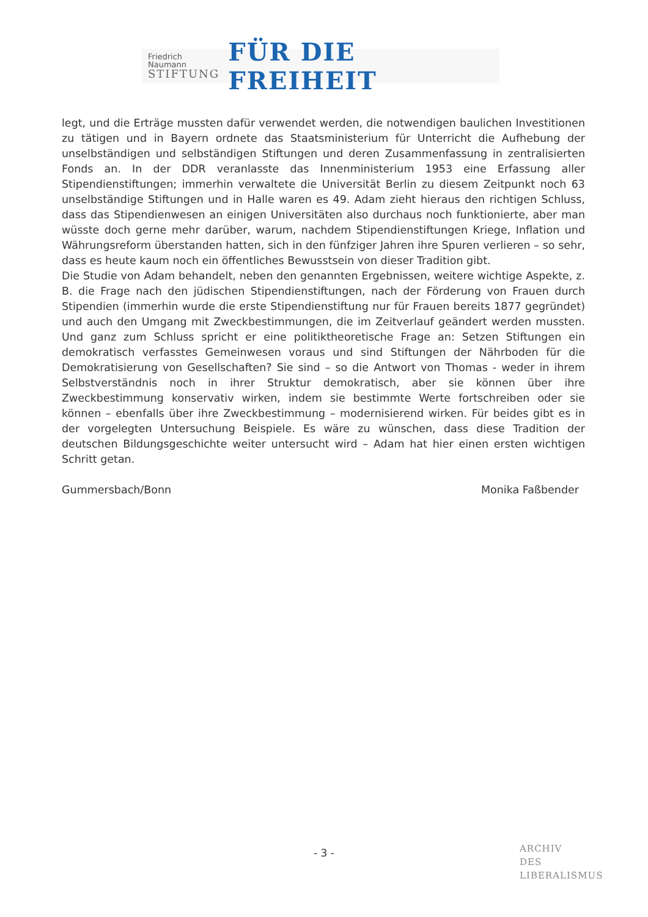Friedrich Naumann
STIFTUNG
FÜR DIE FREIHEIT
legt, und die Erträge mussten dafür verwendet werden, die notwendigen baulichen Investitionen zu tätigen und in Bayern ordnete das Staatsministerium für Unterricht die Aufhebung der unselbständigen und selbständigen Stiftungen und deren Zusammenfassung in zentralisierten Fonds an. In der DDR veranlasste das Innenministerium 1953 eine Erfassung aller Stipendienstiftungen; immerhin verwaltete die Universität Berlin zu diesem Zeitpunkt noch 63 unselbständige Stiftungen und in Halle waren es 49. Adam zieht hieraus den richtigen Schluss, dass das Stipendienwesen an einigen Universitäten also durchaus noch funktionierte, aber man wüsste doch gerne mehr darüber, warum, nachdem Stipendienstiftungen Kriege, Inflation und Währungsreform überstanden hatten, sich in den fünfziger Jahren ihre Spuren verlieren – so sehr, dass es heute kaum noch ein öffentliches Bewusstsein von dieser Tradition gibt.
Die Studie von Adam behandelt, neben den genannten Ergebnissen, weitere wichtige Aspekte, z. B. die Frage nach den jüdischen Stipendienstiftungen, nach der Förderung von Frauen durch Stipendien (immerhin wurde die erste Stipendienstiftung nur für Frauen bereits 1877 gegründet) und auch den Umgang mit Zweckbestimmungen, die im Zeitverlauf geändert werden mussten. Und ganz zum Schluss spricht er eine politiktheoretische Frage an: Setzen Stiftungen ein demokratisch verfasstes Gemeinwesen voraus und sind Stiftungen der Nährboden für die Demokratisierung von Gesellschaften? Sie sind – so die Antwort von Thomas - weder in ihrem Selbstverständnis noch in ihrer Struktur demokratisch, aber sie können über ihre Zweckbestimmung konservativ wirken, indem sie bestimmte Werte fortschreiben oder sie können – ebenfalls über ihre Zweckbestimmung – modernisierend wirken. Für beides gibt es in der vorgelegten Untersuchung Beispiele. Es wäre zu wünschen, dass diese Tradition der deutschen Bildungsgeschichte weiter untersucht wird – Adam hat hier einen ersten wichtigen Schritt getan.
Gummersbach/Bonn Monika Faßbender
- 3 -
ARCHIV
DES
LIBERALISMUS